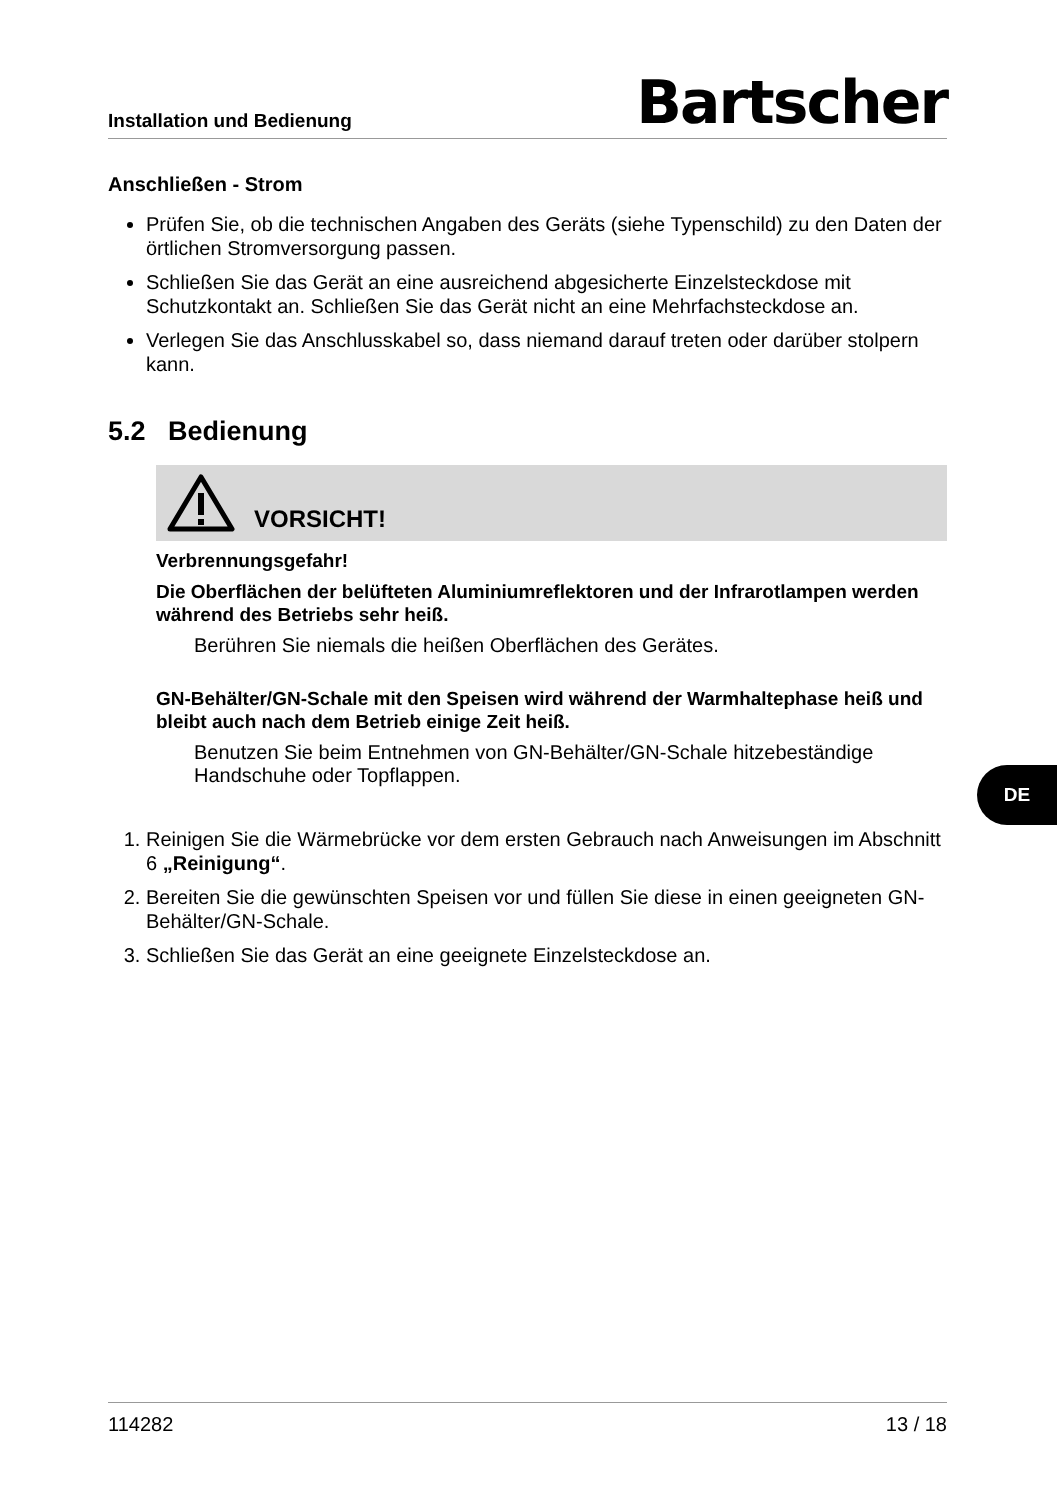Installation und Bedienung Bartscher
Anschließen - Strom
Prüfen Sie, ob die technischen Angaben des Geräts (siehe Typenschild) zu den Daten der örtlichen Stromversorgung passen.
Schließen Sie das Gerät an eine ausreichend abgesicherte Einzelsteckdose mit Schutzkontakt an. Schließen Sie das Gerät nicht an eine Mehrfachsteckdose an.
Verlegen Sie das Anschlusskabel so, dass niemand darauf treten oder darüber stolpern kann.
5.2 Bedienung
VORSICHT!
Verbrennungsgefahr!
Die Oberflächen der belüfteten Aluminiumreflektoren und der Infrarotlampen werden während des Betriebs sehr heiß.
Berühren Sie niemals die heißen Oberflächen des Gerätes.
GN-Behälter/GN-Schale mit den Speisen wird während der Warmhaltephase heiß und bleibt auch nach dem Betrieb einige Zeit heiß.
Benutzen Sie beim Entnehmen von GN-Behälter/GN-Schale hitzebeständige Handschuhe oder Topflappen.
1. Reinigen Sie die Wärmebrücke vor dem ersten Gebrauch nach Anweisungen im Abschnitt 6 „Reinigung“.
2. Bereiten Sie die gewünschten Speisen vor und füllen Sie diese in einen geeigneten GN-Behälter/GN-Schale.
3. Schließen Sie das Gerät an eine geeignete Einzelsteckdose an.
DE
114282 13 / 18